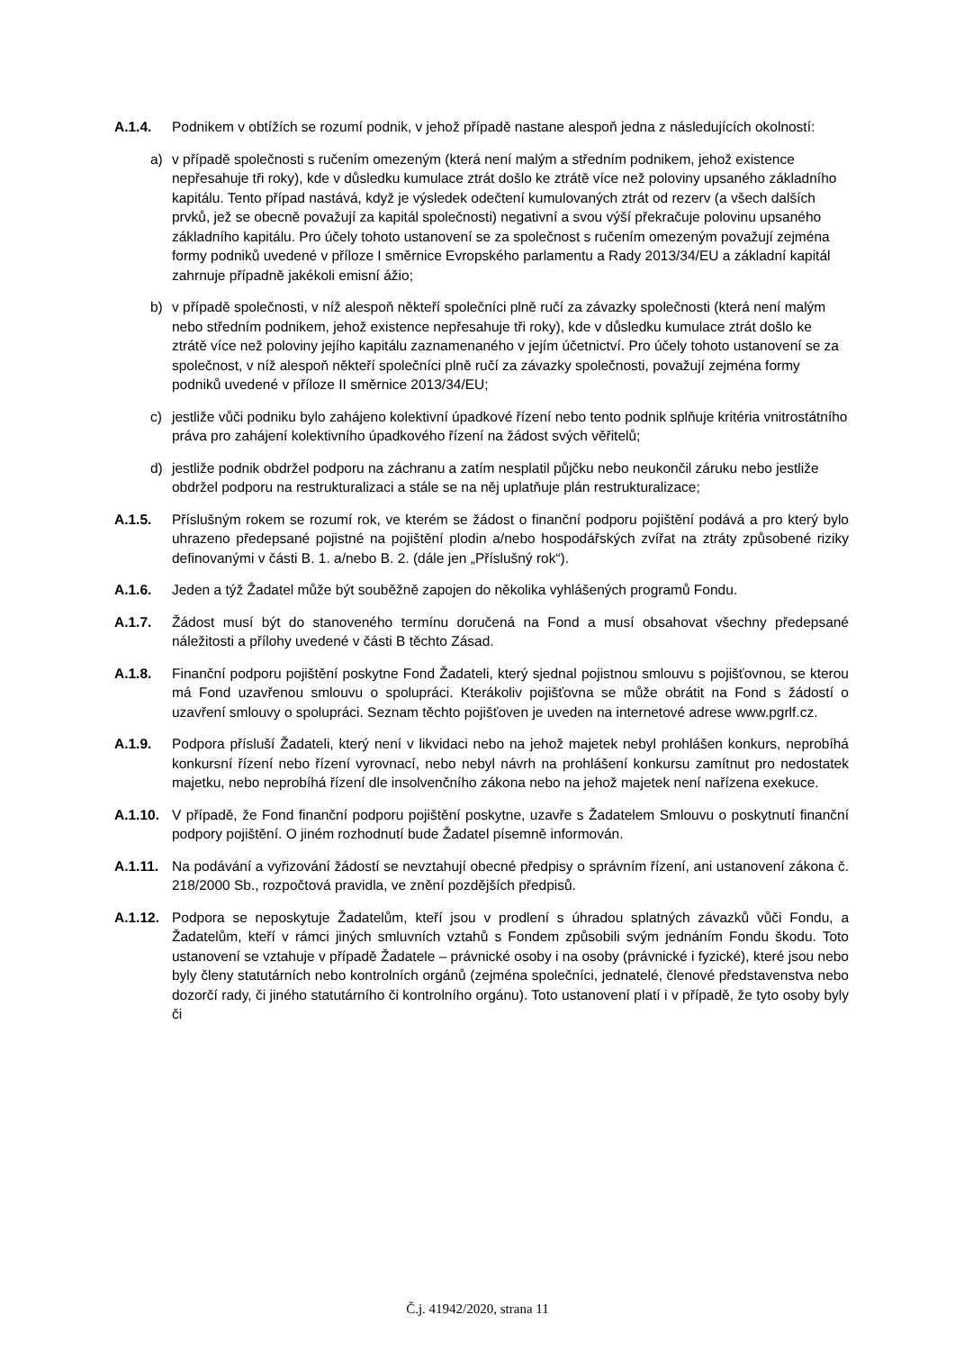A.1.4. Podnikem v obtížích se rozumí podnik, v jehož případě nastane alespoň jedna z následujících okolností:
a) v případě společnosti s ručením omezeným (která není malým a středním podnikem, jehož existence nepřesahuje tři roky), kde v důsledku kumulace ztrát došlo ke ztrátě více než poloviny upsaného základního kapitálu. Tento případ nastává, když je výsledek odečtení kumulovaných ztrát od rezerv (a všech dalších prvků, jež se obecně považují za kapitál společnosti) negativní a svou výší překračuje polovinu upsaného základního kapitálu. Pro účely tohoto ustanovení se za společnost s ručením omezeným považují zejména formy podniků uvedené v příloze I směrnice Evropského parlamentu a Rady 2013/34/EU a základní kapitál zahrnuje případně jakékoli emisní ážio;
b) v případě společnosti, v níž alespoň někteří společníci plně ručí za závazky společnosti (která není malým nebo středním podnikem, jehož existence nepřesahuje tři roky), kde v důsledku kumulace ztrát došlo ke ztrátě více než poloviny jejího kapitálu zaznamenaného v jejím účetnictví. Pro účely tohoto ustanovení se za společnost, v níž alespoň někteří společníci plně ručí za závazky společnosti, považují zejména formy podniků uvedené v příloze II směrnice 2013/34/EU;
c) jestliže vůči podniku bylo zahájeno kolektivní úpadkové řízení nebo tento podnik splňuje kritéria vnitrostátního práva pro zahájení kolektivního úpadkového řízení na žádost svých věřitelů;
d) jestliže podnik obdržel podporu na záchranu a zatím nesplatil půjčku nebo neukončil záruku nebo jestliže obdržel podporu na restrukturalizaci a stále se na něj uplatňuje plán restrukturalizace;
A.1.5. Příslušným rokem se rozumí rok, ve kterém se žádost o finanční podporu pojištění podává a pro který bylo uhrazeno předepsané pojistné na pojištění plodin a/nebo hospodářských zvířat na ztráty způsobené riziky definovanými v části B. 1. a/nebo B. 2. (dále jen „Příslušný rok“).
A.1.6. Jeden a týž Žadatel může být souběžně zapojen do několika vyhlášených programů Fondu.
A.1.7. Žádost musí být do stanoveného termínu doručená na Fond a musí obsahovat všechny předepsané náležitosti a přílohy uvedené v části B těchto Zásad.
A.1.8. Finanční podporu pojištění poskytne Fond Žadateli, který sjednal pojistnou smlouvu s pojišťovnou, se kterou má Fond uzavřenou smlouvu o spolupráci. Kterákoliv pojišťovna se může obrátit na Fond s žádostí o uzavření smlouvy o spolupráci. Seznam těchto pojišťoven je uveden na internetové adrese www.pgrlf.cz.
A.1.9. Podpora přísluší Žadateli, který není v likvidaci nebo na jehož majetek nebyl prohlášen konkurs, neprobíhá konkursní řízení nebo řízení vyrovnací, nebo nebyl návrh na prohlášení konkursu zamítnut pro nedostatek majetku, nebo neprobíhá řízení dle insolvenčního zákona nebo na jehož majetek není nařízena exekuce.
A.1.10.
V případě, že Fond finanční podporu pojištění poskytne, uzavře s Žadatelem Smlouvu o poskytnutí finanční podpory pojištění. O jiném rozhodnutí bude Žadatel písemně informován.
A.1.11.
Na podávání a vyřizování žádostí se nevztahují obecné předpisy o správním řízení, ani ustanovení zákona č. 218/2000 Sb., rozpočtová pravidla, ve znění pozdějších předpisů.
A.1.12.
Podpora se neposkytuje Žadatelům, kteří jsou v prodlení s úhradou splatných závazků vůči Fondu, a Žadatelům, kteří v rámci jiných smluvních vztahů s Fondem způsobili svým jednáním Fondu škodu. Toto ustanovení se vztahuje v případě Žadatele – právnické osoby i na osoby (právnické i fyzické), které jsou nebo byly členy statutárních nebo kontrolních orgánů (zejména společníci, jednatelé, členové představenstva nebo dozorčí rady, či jiného statutárního či kontrolního orgánu). Toto ustanovení platí i v případě, že tyto osoby byly či
Č.j. 41942/2020, strana 11